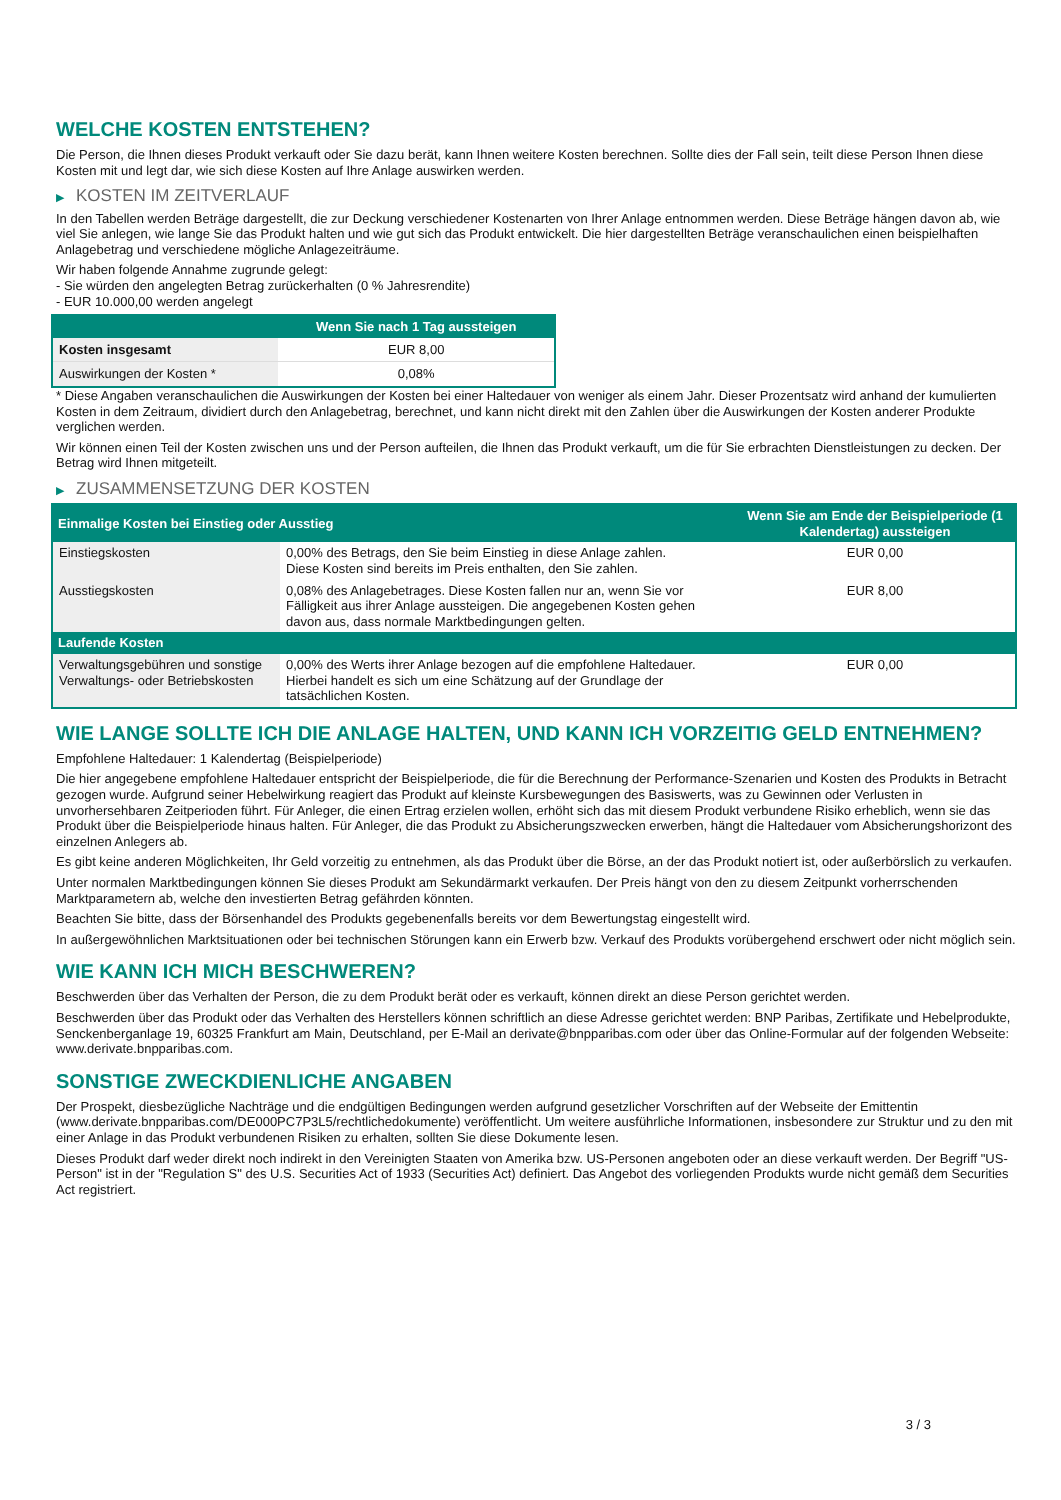WELCHE KOSTEN ENTSTEHEN?
Die Person, die Ihnen dieses Produkt verkauft oder Sie dazu berät, kann Ihnen weitere Kosten berechnen. Sollte dies der Fall sein, teilt diese Person Ihnen diese Kosten mit und legt dar, wie sich diese Kosten auf Ihre Anlage auswirken werden.
▶ KOSTEN IM ZEITVERLAUF
In den Tabellen werden Beträge dargestellt, die zur Deckung verschiedener Kostenarten von Ihrer Anlage entnommen werden. Diese Beträge hängen davon ab, wie viel Sie anlegen, wie lange Sie das Produkt halten und wie gut sich das Produkt entwickelt. Die hier dargestellten Beträge veranschaulichen einen beispielhaften Anlagebetrag und verschiedene mögliche Anlagezeiträume.
Wir haben folgende Annahme zugrunde gelegt:
- Sie würden den angelegten Betrag zurückerhalten (0 % Jahresrendite)
- EUR 10.000,00 werden angelegt
| | Wenn Sie nach 1 Tag aussteigen |
| --- | --- |
| Kosten insgesamt | EUR 8,00 |
| Auswirkungen der Kosten * | 0,08% |
* Diese Angaben veranschaulichen die Auswirkungen der Kosten bei einer Haltedauer von weniger als einem Jahr. Dieser Prozentsatz wird anhand der kumulierten Kosten in dem Zeitraum, dividiert durch den Anlagebetrag, berechnet, und kann nicht direkt mit den Zahlen über die Auswirkungen der Kosten anderer Produkte verglichen werden.
Wir können einen Teil der Kosten zwischen uns und der Person aufteilen, die Ihnen das Produkt verkauft, um die für Sie erbrachten Dienstleistungen zu decken. Der Betrag wird Ihnen mitgeteilt.
▶ ZUSAMMENSETZUNG DER KOSTEN
| Einmalige Kosten bei Einstieg oder Ausstieg | | Wenn Sie am Ende der Beispielperiode (1 Kalendertag) aussteigen |
| --- | --- | --- |
| Einstiegskosten | 0,00% des Betrags, den Sie beim Einstieg in diese Anlage zahlen. Diese Kosten sind bereits im Preis enthalten, den Sie zahlen. | EUR 0,00 |
| Ausstiegskosten | 0,08% des Anlagebetrages. Diese Kosten fallen nur an, wenn Sie vor Fälligkeit aus ihrer Anlage aussteigen. Die angegebenen Kosten gehen davon aus, dass normale Marktbedingungen gelten. | EUR 8,00 |
| Laufende Kosten | | |
| Verwaltungsgebühren und sonstige Verwaltungs- oder Betriebskosten | 0,00% des Werts ihrer Anlage bezogen auf die empfohlene Haltedauer. Hierbei handelt es sich um eine Schätzung auf der Grundlage der tatsächlichen Kosten. | EUR 0,00 |
WIE LANGE SOLLTE ICH DIE ANLAGE HALTEN, UND KANN ICH VORZEITIG GELD ENTNEHMEN?
Empfohlene Haltedauer: 1 Kalendertag (Beispielperiode)
Die hier angegebene empfohlene Haltedauer entspricht der Beispielperiode, die für die Berechnung der Performance-Szenarien und Kosten des Produkts in Betracht gezogen wurde. Aufgrund seiner Hebelwirkung reagiert das Produkt auf kleinste Kursbewegungen des Basiswerts, was zu Gewinnen oder Verlusten in unvorhersehbaren Zeitperioden führt. Für Anleger, die einen Ertrag erzielen wollen, erhöht sich das mit diesem Produkt verbundene Risiko erheblich, wenn sie das Produkt über die Beispielperiode hinaus halten. Für Anleger, die das Produkt zu Absicherungszwecken erwerben, hängt die Haltedauer vom Absicherungshorizont des einzelnen Anlegers ab.
Es gibt keine anderen Möglichkeiten, Ihr Geld vorzeitig zu entnehmen, als das Produkt über die Börse, an der das Produkt notiert ist, oder außerbörslich zu verkaufen.
Unter normalen Marktbedingungen können Sie dieses Produkt am Sekundärmarkt verkaufen. Der Preis hängt von den zu diesem Zeitpunkt vorherrschenden Marktparametern ab, welche den investierten Betrag gefährden könnten.
Beachten Sie bitte, dass der Börsenhandel des Produkts gegebenenfalls bereits vor dem Bewertungstag eingestellt wird.
In außergewöhnlichen Marktsituationen oder bei technischen Störungen kann ein Erwerb bzw. Verkauf des Produkts vorübergehend erschwert oder nicht möglich sein.
WIE KANN ICH MICH BESCHWEREN?
Beschwerden über das Verhalten der Person, die zu dem Produkt berät oder es verkauft, können direkt an diese Person gerichtet werden.
Beschwerden über das Produkt oder das Verhalten des Herstellers können schriftlich an diese Adresse gerichtet werden: BNP Paribas, Zertifikate und Hebelprodukte, Senckenberganlage 19, 60325 Frankfurt am Main, Deutschland, per E-Mail an derivate@bnpparibas.com oder über das Online-Formular auf der folgenden Webseite: www.derivate.bnpparibas.com.
SONSTIGE ZWECKDIENLICHE ANGABEN
Der Prospekt, diesbezügliche Nachträge und die endgültigen Bedingungen werden aufgrund gesetzlicher Vorschriften auf der Webseite der Emittentin (www.derivate.bnpparibas.com/DE000PC7P3L5/rechtlichedokumente) veröffentlicht. Um weitere ausführliche Informationen, insbesondere zur Struktur und zu den mit einer Anlage in das Produkt verbundenen Risiken zu erhalten, sollten Sie diese Dokumente lesen.
Dieses Produkt darf weder direkt noch indirekt in den Vereinigten Staaten von Amerika bzw. US-Personen angeboten oder an diese verkauft werden. Der Begriff "US-Person" ist in der "Regulation S" des U.S. Securities Act of 1933 (Securities Act) definiert. Das Angebot des vorliegenden Produkts wurde nicht gemäß dem Securities Act registriert.
3 / 3